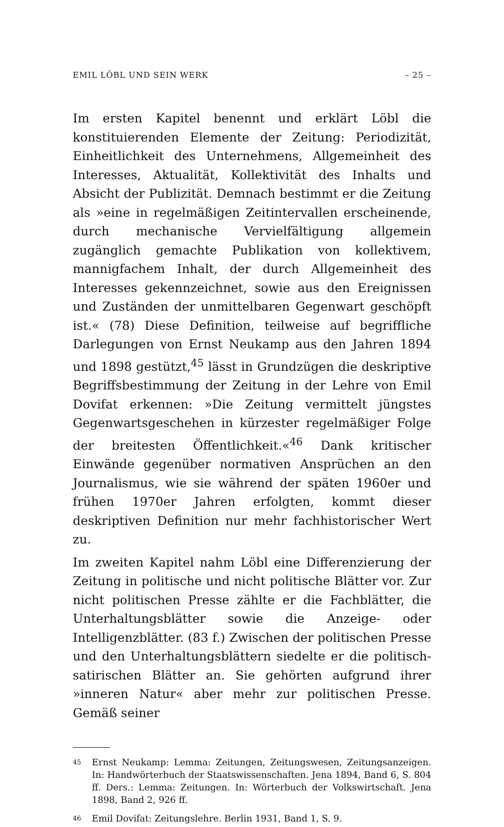EMIL LÖBL UND SEIN WERK – 25 –
Im ersten Kapitel benennt und erklärt Löbl die konstituierenden Elemente der Zeitung: Periodizität, Einheitlichkeit des Unternehmens, Allgemeinheit des Interesses, Aktualität, Kollektivität des Inhalts und Absicht der Publizität. Demnach bestimmt er die Zeitung als »eine in regelmäßigen Zeitintervallen erscheinende, durch mechanische Vervielfältigung allgemein zugänglich gemachte Publikation von kollektivem, mannigfachem Inhalt, der durch Allgemeinheit des Interesses gekennzeichnet, sowie aus den Ereignissen und Zuständen der unmittelbaren Gegenwart geschöpft ist.« (78) Diese Definition, teilweise auf begriffliche Darlegungen von Ernst Neukamp aus den Jahren 1894 und 1898 gestützt,<sup>45</sup> lässt in Grundzügen die deskriptive Begriffsbestimmung der Zeitung in der Lehre von Emil Dovifat erkennen: »Die Zeitung vermittelt jüngstes Gegenwartsgeschehen in kürzester regelmäßiger Folge der breitesten Öffentlichkeit.«<sup>46</sup> Dank kritischer Einwände gegenüber normativen Ansprüchen an den Journalismus, wie sie während der späten 1960er und frühen 1970er Jahren erfolgten, kommt dieser deskriptiven Definition nur mehr fachhistorischer Wert zu.
Im zweiten Kapitel nahm Löbl eine Differenzierung der Zeitung in politische und nicht politische Blätter vor. Zur nicht politischen Presse zählte er die Fachblätter, die Unterhaltungsblätter sowie die Anzeige- oder Intelligenzblätter. (83 f.) Zwischen der politischen Presse und den Unterhaltungsblättern siedelte er die politisch-satirischen Blätter an. Sie gehörten aufgrund ihrer »inneren Natur« aber mehr zur politischen Presse. Gemäß seiner
<sup>45</sup> Ernst Neukamp: Lemma: Zeitungen, Zeitungswesen, Zeitungsanzeigen. In: Handwörterbuch der Staatswissenschaften. Jena 1894, Band 6, S. 804 ff. Ders.: Lemma: Zeitungen. In: Wörterbuch der Volkswirtschaft. Jena 1898, Band 2, 926 ff.
<sup>46</sup> Emil Dovifat: Zeitungslehre. Berlin 1931, Band 1, S. 9.